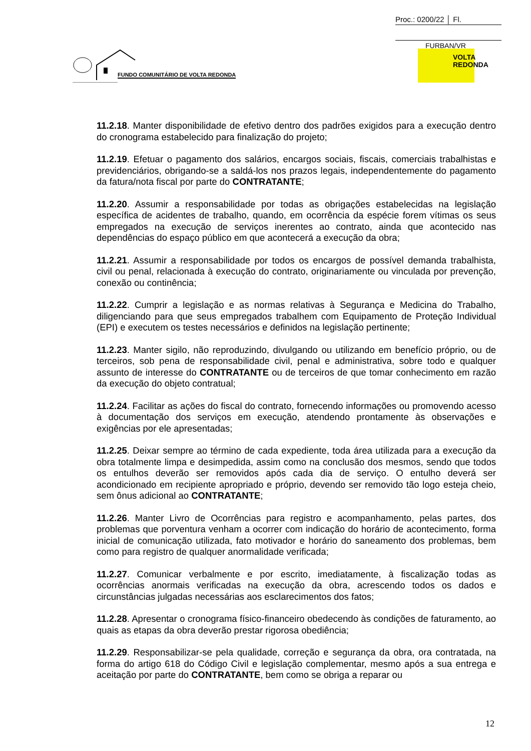Proc.: 0200/22 │ Fl.
FURBAN/VR
VOLTA
REDONDA
FUNDO COMUNITÁRIO DE VOLTA REDONDA
11.2.18. Manter disponibilidade de efetivo dentro dos padrões exigidos para a execução dentro do cronograma estabelecido para finalização do projeto;
11.2.19. Efetuar o pagamento dos salários, encargos sociais, fiscais, comerciais trabalhistas e previdenciários, obrigando-se a saldá-los nos prazos legais, independentemente do pagamento da fatura/nota fiscal por parte do CONTRATANTE;
11.2.20. Assumir a responsabilidade por todas as obrigações estabelecidas na legislação específica de acidentes de trabalho, quando, em ocorrência da espécie forem vítimas os seus empregados na execução de serviços inerentes ao contrato, ainda que acontecido nas dependências do espaço público em que acontecerá a execução da obra;
11.2.21. Assumir a responsabilidade por todos os encargos de possível demanda trabalhista, civil ou penal, relacionada à execução do contrato, originariamente ou vinculada por prevenção, conexão ou continência;
11.2.22. Cumprir a legislação e as normas relativas à Segurança e Medicina do Trabalho, diligenciando para que seus empregados trabalhem com Equipamento de Proteção Individual (EPI) e executem os testes necessários e definidos na legislação pertinente;
11.2.23. Manter sigilo, não reproduzindo, divulgando ou utilizando em benefício próprio, ou de terceiros, sob pena de responsabilidade civil, penal e administrativa, sobre todo e qualquer assunto de interesse do CONTRATANTE ou de terceiros de que tomar conhecimento em razão da execução do objeto contratual;
11.2.24. Facilitar as ações do fiscal do contrato, fornecendo informações ou promovendo acesso à documentação dos serviços em execução, atendendo prontamente às observações e exigências por ele apresentadas;
11.2.25. Deixar sempre ao término de cada expediente, toda área utilizada para a execução da obra totalmente limpa e desimpedida, assim como na conclusão dos mesmos, sendo que todos os entulhos deverão ser removidos após cada dia de serviço. O entulho deverá ser acondicionado em recipiente apropriado e próprio, devendo ser removido tão logo esteja cheio, sem ônus adicional ao CONTRATANTE;
11.2.26. Manter Livro de Ocorrências para registro e acompanhamento, pelas partes, dos problemas que porventura venham a ocorrer com indicação do horário de acontecimento, forma inicial de comunicação utilizada, fato motivador e horário do saneamento dos problemas, bem como para registro de qualquer anormalidade verificada;
11.2.27. Comunicar verbalmente e por escrito, imediatamente, à fiscalização todas as ocorrências anormais verificadas na execução da obra, acrescendo todos os dados e circunstâncias julgadas necessárias aos esclarecimentos dos fatos;
11.2.28. Apresentar o cronograma físico-financeiro obedecendo às condições de faturamento, ao quais as etapas da obra deverão prestar rigorosa obediência;
11.2.29. Responsabilizar-se pela qualidade, correção e segurança da obra, ora contratada, na forma do artigo 618 do Código Civil e legislação complementar, mesmo após a sua entrega e aceitação por parte do CONTRATANTE, bem como se obriga a reparar ou
12